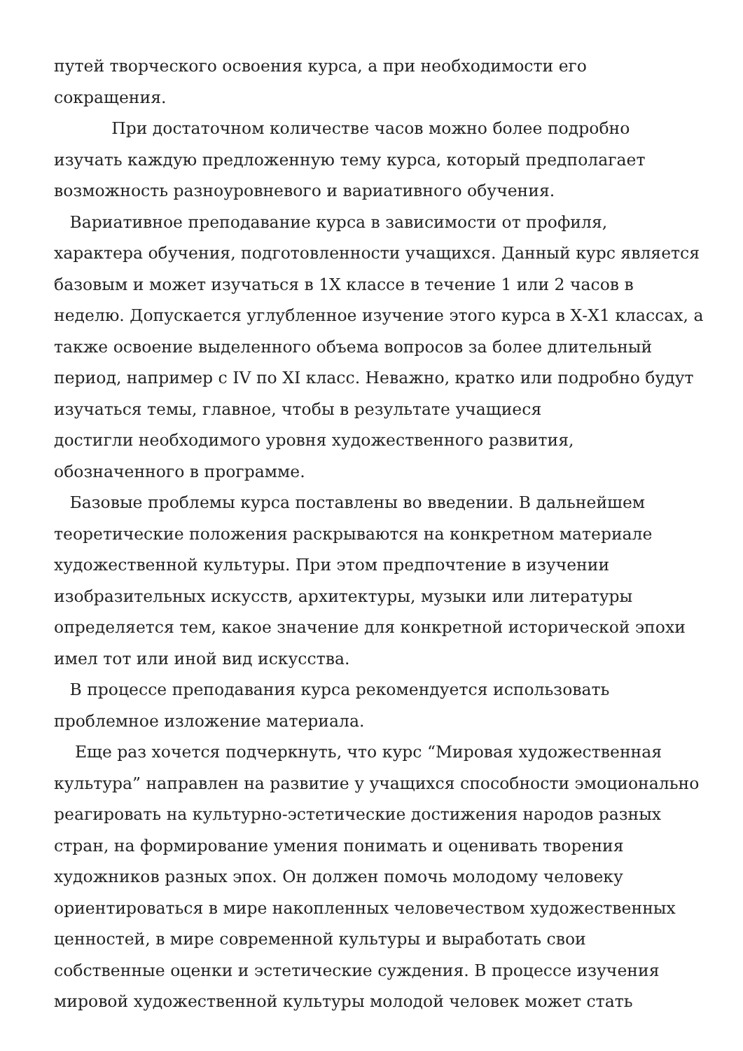путей творческого освоения курса, а при необходимости его
сокращения.
При достаточном количестве часов можно более подробно
изучать каждую предложенную тему курса, который предполагает
возможность разноуровневого и вариативного обучения.
Вариативное преподавание курса в зависимости от профиля,
характера обучения, подготовленности учащихся. Данный курс является
базовым и может изучаться в 1Х классе в течение 1 или 2 часов в
неделю. Допускается углубленное изучение этого курса в Х-Х1 классах, а
также освоение выделенного объема вопросов за более длительный
период, например с IV по XI класс. Неважно, кратко или подробно будут
изучаться темы, главное, чтобы в результате учащиеся
достигли необходимого уровня художественного развития,
обозначенного в программе.
Базовые проблемы курса поставлены во введении. В дальнейшем
теоретические положения раскрываются на конкретном материале
художественной культуры. При этом предпочтение в изучении
изобразительных искусств, архитектуры, музыки или литературы
определяется тем, какое значение для конкретной исторической эпохи
имел тот или иной вид искусства.
В процессе преподавания курса рекомендуется использовать
проблемное изложение материала.
Еще раз хочется подчеркнуть, что курс “Мировая художественная
культура” направлен на развитие у учащихся способности эмоционально
реагировать на культурно-эстетические достижения народов разных
стран, на формирование умения понимать и оценивать творения
художников разных эпох. Он должен помочь молодому человеку
ориентироваться в мире накопленных человечеством художественных
ценностей, в мире современной культуры и выработать свои
собственные оценки и эстетические суждения. В процессе изучения
мировой художественной культуры молодой человек может стать